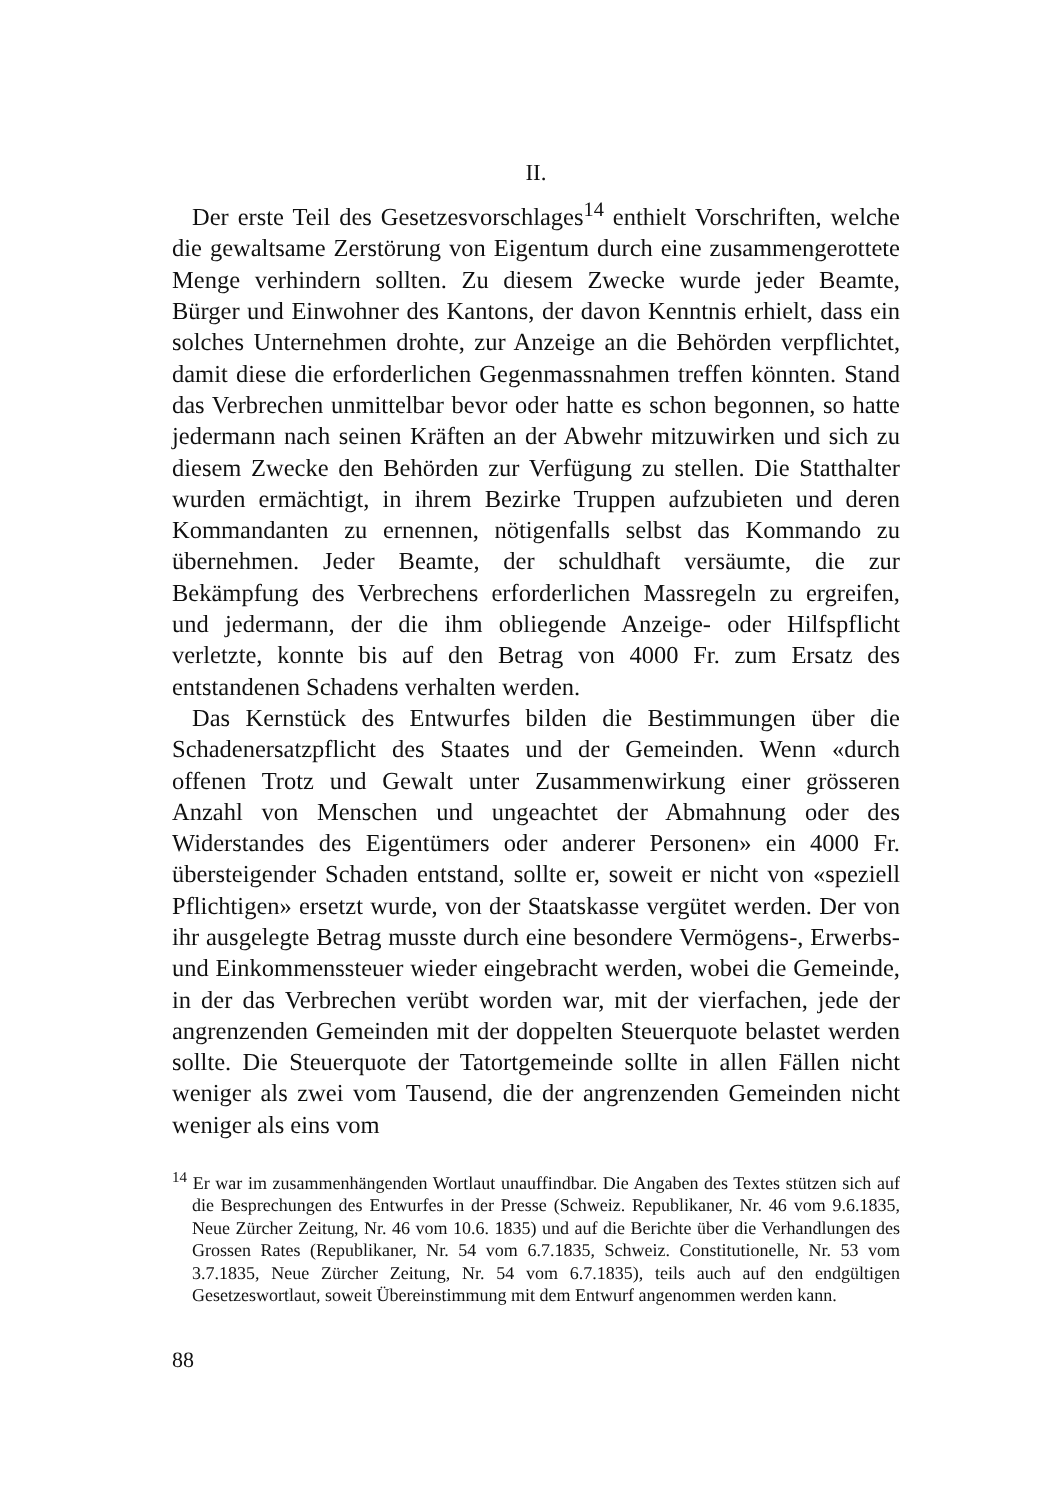II.
Der erste Teil des Gesetzesvorschlages<sup>14</sup> enthielt Vorschriften, welche die gewaltsame Zerstörung von Eigentum durch eine zusammengerottete Menge verhindern sollten. Zu diesem Zwecke wurde jeder Beamte, Bürger und Einwohner des Kantons, der davon Kenntnis erhielt, dass ein solches Unternehmen drohte, zur Anzeige an die Behörden verpflichtet, damit diese die erforderlichen Gegenmassnahmen treffen könnten. Stand das Verbrechen unmittelbar bevor oder hatte es schon begonnen, so hatte jedermann nach seinen Kräften an der Abwehr mitzuwirken und sich zu diesem Zwecke den Behörden zur Verfügung zu stellen. Die Statthalter wurden ermächtigt, in ihrem Bezirke Truppen aufzubieten und deren Kommandanten zu ernennen, nötigenfalls selbst das Kommando zu übernehmen. Jeder Beamte, der schuldhaft versäumte, die zur Bekämpfung des Verbrechens erforderlichen Massregeln zu ergreifen, und jedermann, der die ihm obliegende Anzeige- oder Hilfspflicht verletzte, konnte bis auf den Betrag von 4000 Fr. zum Ersatz des entstandenen Schadens verhalten werden.
Das Kernstück des Entwurfes bilden die Bestimmungen über die Schadenersatzpflicht des Staates und der Gemeinden. Wenn «durch offenen Trotz und Gewalt unter Zusammenwirkung einer grösseren Anzahl von Menschen und ungeachtet der Abmahnung oder des Widerstandes des Eigentümers oder anderer Personen» ein 4000 Fr. übersteigender Schaden entstand, sollte er, soweit er nicht von «speziell Pflichtigen» ersetzt wurde, von der Staatskasse vergütet werden. Der von ihr ausgelegte Betrag musste durch eine besondere Vermögens-, Erwerbs- und Einkommenssteuer wieder eingebracht werden, wobei die Gemeinde, in der das Verbrechen verübt worden war, mit der vierfachen, jede der angrenzenden Gemeinden mit der doppelten Steuerquote belastet werden sollte. Die Steuerquote der Tatortgemeinde sollte in allen Fällen nicht weniger als zwei vom Tausend, die der angrenzenden Gemeinden nicht weniger als eins vom
<sup>14</sup> Er war im zusammenhängenden Wortlaut unauffindbar. Die Angaben des Textes stützen sich auf die Besprechungen des Entwurfes in der Presse (Schweiz. Republikaner, Nr. 46 vom 9.6.1835, Neue Zürcher Zeitung, Nr. 46 vom 10.6. 1835) und auf die Berichte über die Verhandlungen des Grossen Rates (Republikaner, Nr. 54 vom 6.7.1835, Schweiz. Constitutionelle, Nr. 53 vom 3.7.1835, Neue Zürcher Zeitung, Nr. 54 vom 6.7.1835), teils auch auf den endgültigen Gesetzeswortlaut, soweit Übereinstimmung mit dem Entwurf angenommen werden kann.
88